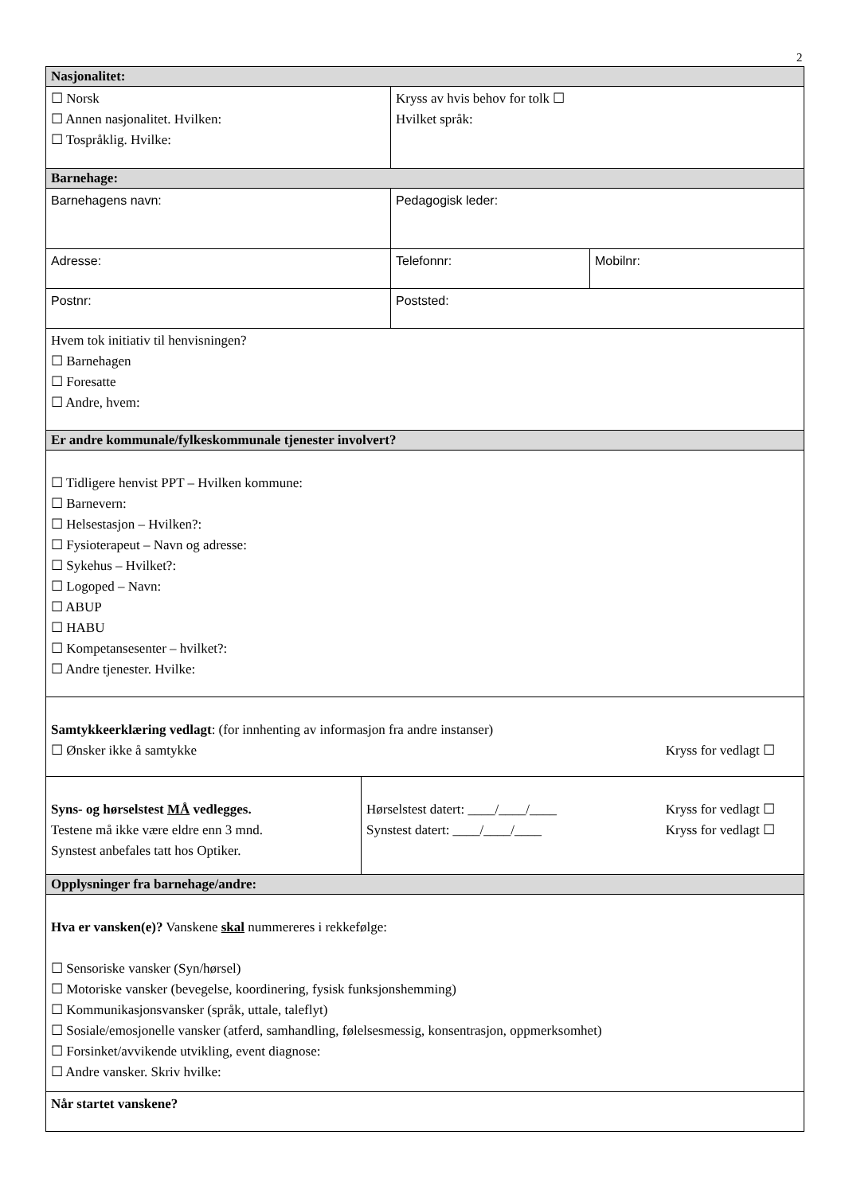2
| Nasjonalitet: | | |
| ☐ Norsk ☐ Annen nasjonalitet. Hvilken: ☐ Tospråklig. Hvilke: | Kryss av hvis behov for tolk ☐ Hvilket språk: | |
| Barnehage: | | |
| Barnehagens navn: | Pedagogisk leder: | |
| Adresse: | Telefonnr: | Mobilnr: |
| Postnr: | Poststed: | |
| Hvem tok initiativ til henvisningen? ☐ Barnehagen ☐ Foresatte ☐ Andre, hvem: | | |
| Er andre kommunale/fylkeskommunale tjenester involvert? | | |
| ☐ Tidligere henvist PPT – Hvilken kommune: ☐ Barnevern: ☐ Helsestasjon – Hvilken?: ☐ Fysioterapeut – Navn og adresse: ☐ Sykehus – Hvilket?: ☐ Logoped – Navn: ☐ ABUP ☐ HABU ☐ Kompetansesenter – hvilket?: ☐ Andre tjenester. Hvilke: | | |
| Samtykkeerklæring vedlagt : (for innhenting av informasjon fra andre instanser) ☐ Ønsker ikke å samtykke Kryss for vedlagt ☐ | | |
| Syns- og hørselstest MÅ vedlegges. Testene må ikke være eldre enn 3 mnd. Synstest anbefales tatt hos Optiker. Hørselstest datert: ____/____/____ Kryss for vedlagt ☐ Synstest datert: ____/____/____ Kryss for vedlagt ☐ | | |
| Opplysninger fra barnehage/andre: | | |
| Hva er vansken(e)? Vanskene skal nummereres i rekkefølge: ☐ Sensoriske vansker (Syn/hørsel) ☐ Motoriske vansker (bevegelse, koordinering, fysisk funksjonshemming) ☐ Kommunikasjonsvansker (språk, uttale, taleflyt) ☐ Sosiale/emosjonelle vansker (atferd, samhandling, følelsesmessig, konsentrasjon, oppmerksomhet) ☐ Forsinket/avvikende utvikling, event diagnose: ☐ Andre vansker. Skriv hvilke: | | |
| Når startet vanskene? | | |